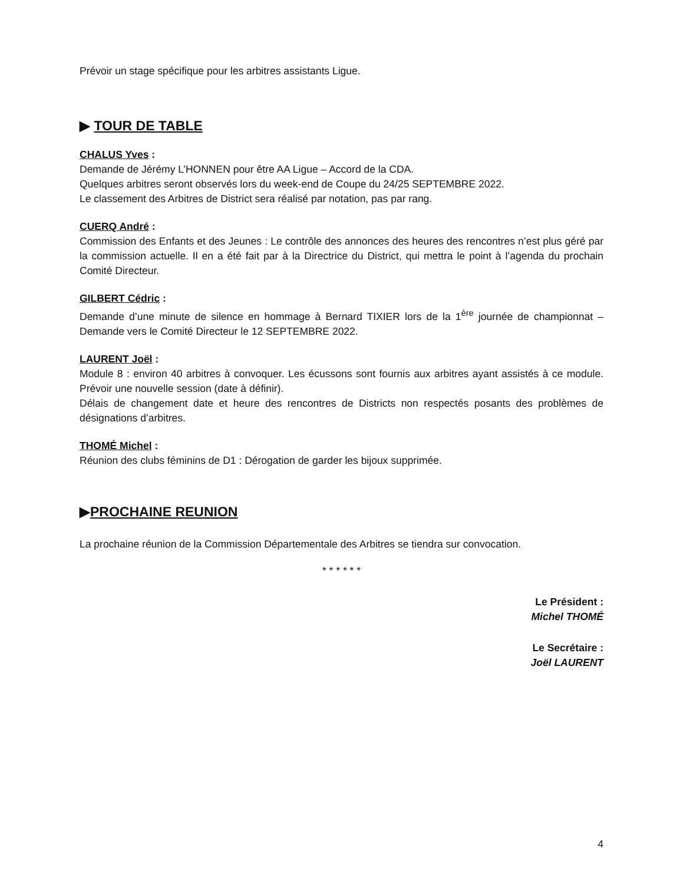Prévoir un stage spécifique pour les arbitres assistants Ligue.
▶ TOUR DE TABLE
CHALUS Yves :
Demande de Jérémy L’HONNEN pour être AA Ligue – Accord de la CDA.
Quelques arbitres seront observés lors du week-end de Coupe du 24/25 SEPTEMBRE 2022.
Le classement des Arbitres de District sera réalisé par notation, pas par rang.
CUERQ André :
Commission des Enfants et des Jeunes : Le contrôle des annonces des heures des rencontres n’est plus géré par la commission actuelle. Il en a été fait par à la Directrice du District, qui mettra le point à l’agenda du prochain Comité Directeur.
GILBERT Cédric :
Demande d’une minute de silence en hommage à Bernard TIXIER lors de la 1<sup>ère</sup> journée de championnat – Demande vers le Comité Directeur le 12 SEPTEMBRE 2022.
LAURENT Joël :
Module 8 : environ 40 arbitres à convoquer. Les écussons sont fournis aux arbitres ayant assistés à ce module. Prévoir une nouvelle session (date à définir).
Délais de changement date et heure des rencontres de Districts non respectés posants des problèmes de désignations d’arbitres.
THOMÉ Michel :
Réunion des clubs féminins de D1 : Dérogation de garder les bijoux supprimée.
▶PROCHAINE REUNION
La prochaine réunion de la Commission Départementale des Arbitres se tiendra sur convocation.
* * * * * *
Le Président :
Michel THOMÉ
Le Secrétaire :
Joël LAURENT
4